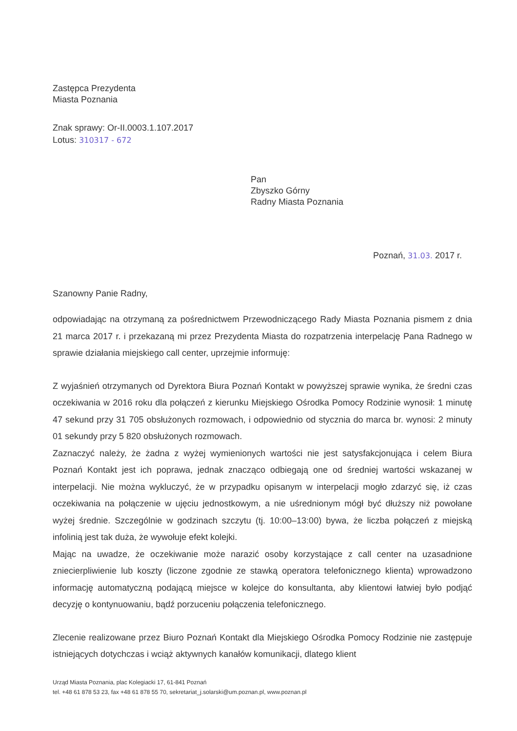Zastępca Prezydenta
Miasta Poznania
Znak sprawy: Or-II.0003.1.107.2017
Lotus: 310317 - 672
Pan
Zbyszko Górny
Radny Miasta Poznania
Poznań, 31.03. 2017 r.
Szanowny Panie Radny,
odpowiadając na otrzymaną za pośrednictwem Przewodniczącego Rady Miasta Poznania pismem z dnia 21 marca 2017 r. i przekazaną mi przez Prezydenta Miasta do rozpatrzenia interpelację Pana Radnego w sprawie działania miejskiego call center, uprzejmie informuję:
Z wyjaśnień otrzymanych od Dyrektora Biura Poznań Kontakt w powyższej sprawie wynika, że średni czas oczekiwania w 2016 roku dla połączeń z kierunku Miejskiego Ośrodka Pomocy Rodzinie wynosił: 1 minutę 47 sekund przy 31 705 obsłużonych rozmowach, i odpowiednio od stycznia do marca br. wynosi: 2 minuty 01 sekundy przy 5 820 obsłużonych rozmowach.
Zaznaczyć należy, że żadna z wyżej wymienionych wartości nie jest satysfakcjonująca i celem Biura Poznań Kontakt jest ich poprawa, jednak znacząco odbiegają one od średniej wartości wskazanej w interpelacji. Nie można wykluczyć, że w przypadku opisanym w interpelacji mogło zdarzyć się, iż czas oczekiwania na połączenie w ujęciu jednostkowym, a nie uśrednionym mógł być dłuższy niż powołane wyżej średnie. Szczególnie w godzinach szczytu (tj. 10:00–13:00) bywa, że liczba połączeń z miejską infolinią jest tak duża, że wywołuje efekt kolejki.
Mając na uwadze, że oczekiwanie może narazić osoby korzystające z call center na uzasadnione zniecierpliwienie lub koszty (liczone zgodnie ze stawką operatora telefonicznego klienta) wprowadzono informację automatyczną podającą miejsce w kolejce do konsultanta, aby klientowi łatwiej było podjąć decyzję o kontynuowaniu, bądź porzuceniu połączenia telefonicznego.
Zlecenie realizowane przez Biuro Poznań Kontakt dla Miejskiego Ośrodka Pomocy Rodzinie nie zastępuje istniejących dotychczas i wciąż aktywnych kanałów komunikacji, dlatego klient
Urząd Miasta Poznania, plac Kolegiacki 17, 61-841 Poznań
tel. +48 61 878 53 23, fax +48 61 878 55 70, sekretariat_j.solarski@um.poznan.pl, www.poznan.pl